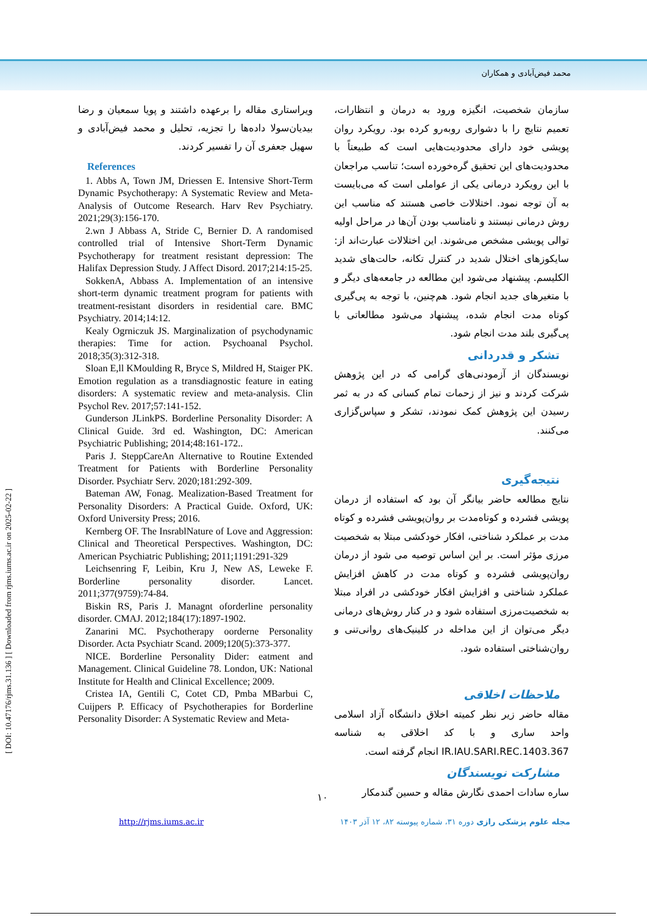محمد فیض‌آبادی و همکاران
[ DOI: 10.47176/rjms.31.136 ] [ Downloaded from rjms.iums.ac.ir on 2025-02-22 ]
سازمان شخصیت، انگیزه ورود به درمان و انتظارات، تعمیم نتایج را با دشواری روبه‌رو کرده بود. رویکرد روان پویشی خود دارای محدودیت‌هایی است که طبیعتاً با محدودیت‌های این تحقیق گره‌خورده است؛ تناسب مراجعان با این رویکرد درمانی یکی از عواملی است که می‌بایست به آن توجه نمود. اختلالات خاصی هستند که مناسب این روش درمانی نیستند و نامناسب بودن آن‌ها در مراحل اولیه توالی پویشی مشخص می‌شوند. این اختلالات عبارت‌اند از: سایکوزهای اختلال شدید در کنترل تکانه، حالت‌های شدید الکلیسم. پیشنهاد می‌شود این مطالعه در جامعه‌های دیگر و با متغیرهای جدید انجام شود. هم‌چنین، با توجه به پی‌گیری کوتاه مدت انجام شده، پیشنهاد می‌شود مطالعاتی با پی‌گیری بلند مدت انجام شود.
تشکر و قدردانی
نویسندگان از آزمودنی‌های گرامی که در این پژوهش شرکت کردند و نیز از زحمات تمام کسانی که در به ثمر رسیدن این پژوهش کمک نمودند، تشکر و سپاس‌گزاری می‌کنند.
نتیجه‌گیری
نتایج مطالعه حاضر بیانگر آن بود که استفاده از درمان پویشی فشرده و کوتاه‌مدت بر روان‌پویشی فشرده و کوتاه مدت بر عملکرد شناختی، افکار خودکشی مبتلا به شخصیت مرزی مؤثر است. بر این اساس توصیه می شود از درمان روان‌پویشی فشرده و کوتاه مدت در کاهش افزایش عملکرد شناختی و افزایش افکار خودکشی در افراد مبتلا به شخصیت‌مرزی استفاده شود و در کنار روش‌های درمانی دیگر می‌توان از این مداخله در کلینیک‌های روانی‌تنی و روان‌شناختی استفاده شود.
ملاحظات اخلاقی
مقاله حاضر زیر نظر کمیته اخلاق دانشگاه آزاد اسلامی واحد ساری و با کد اخلاقی به شناسه IR.IAU.SARI.REC.1403.367 انجام گرفته است.
مشارکت نویسندگان
ساره سادات احمدی نگارش مقاله و حسین گندمکار
ویراستاری مقاله را برعهده داشتند و پویا سمعیان و رضا بیدیان‌سولا داده‌ها را تجزیه، تحلیل و محمد فیض‌آبادی و سهیل جعفری آن را تفسیر کردند.
References
1. Abbs A, Town JM, Driessen E. Intensive Short-Term Dynamic Psychotherapy: A Systematic Review and Meta-Analysis of Outcome Research. Harv Rev Psychiatry. 2021;29(3):156-170.
2.wn J Abbass A, Stride C, Bernier D. A randomised controlled trial of Intensive Short-Term Dynamic Psychotherapy for treatment resistant depression: The Halifax Depression Study. J Affect Disord. 2017;214:15-25.
SokkenA, Abbass A. Implementation of an intensive short-term dynamic treatment program for patients with treatment-resistant disorders in residential care. BMC Psychiatry. 2014;14:12.
Kealy Ogrniczuk JS. Marginalization of psychodynamic therapies: Time for action. Psychoanal Psychol. 2018;35(3):312-318.
Sloan E,ll KMoulding R, Bryce S, Mildred H, Staiger PK. Emotion regulation as a transdiagnostic feature in eating disorders: A systematic review and meta-analysis. Clin Psychol Rev. 2017;57:141-152.
Gunderson JLinkPS. Borderline Personality Disorder: A Clinical Guide. 3rd ed. Washington, DC: American Psychiatric Publishing; 2014;48:161-172..
Paris J. SteppCareAn Alternative to Routine Extended Treatment for Patients with Borderline Personality Disorder. Psychiatr Serv. 2020;181:292-309.
Bateman AW, Fonag. Mealization-Based Treatment for Personality Disorders: A Practical Guide. Oxford, UK: Oxford University Press; 2016.
Kernberg OF. The InsrablNature of Love and Aggression: Clinical and Theoretical Perspectives. Washington, DC: American Psychiatric Publishing; 2011;1191:291-329
Leichsenring F, Leibin, Kru J, New AS, Leweke F. Borderline personality disorder. Lancet. 2011;377(9759):74-84.
Biskin RS, Paris J. Managnt oforderline personality disorder. CMAJ. 2012;184(17):1897-1902.
Zanarini MC. Psychotherapy oorderne Personality Disorder. Acta Psychiatr Scand. 2009;120(5):373-377.
NICE. Borderline Personality Dider: eatment and Management. Clinical Guideline 78. London, UK: National Institute for Health and Clinical Excellence; 2009.
Cristea IA, Gentili C, Cotet CD, Pmba MBarbui C, Cuijpers P. Efficacy of Psychotherapies for Borderline Personality Disorder: A Systematic Review and Meta-
۱۰
http://rjms.iums.ac.ir مجله علوم پزشکی رازی دوره ۳۱، شماره پیوسته ۸۲، ۱۲ آذر ۱۴۰۳